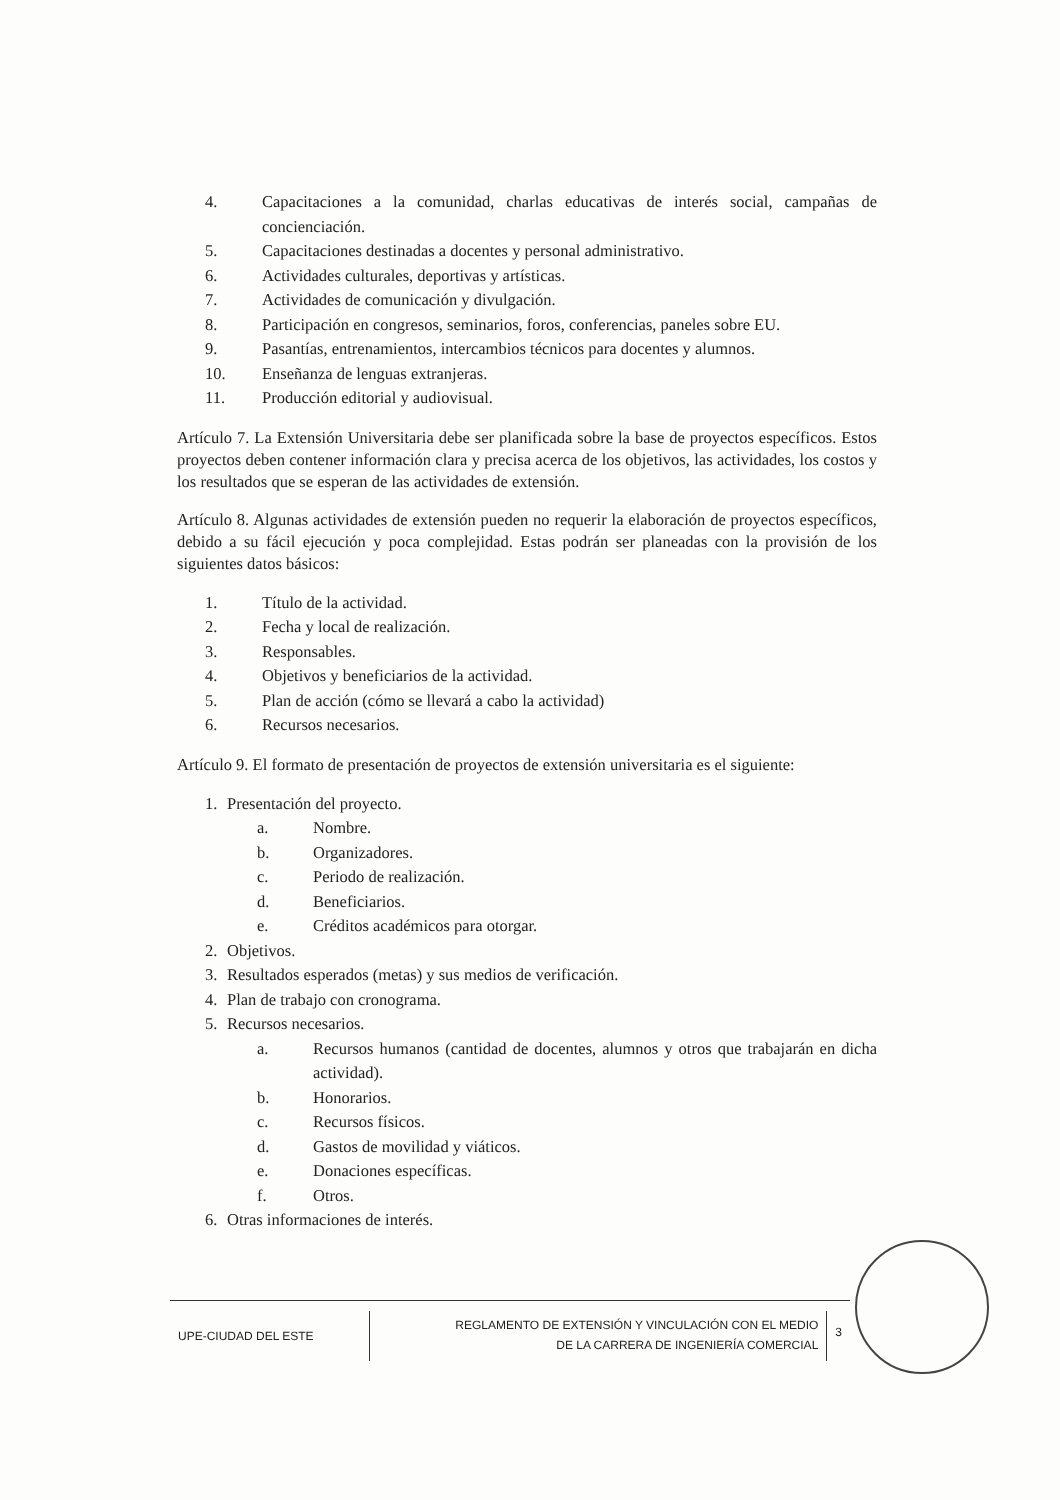4. Capacitaciones a la comunidad, charlas educativas de interés social, campañas de concienciación.
5. Capacitaciones destinadas a docentes y personal administrativo.
6. Actividades culturales, deportivas y artísticas.
7. Actividades de comunicación y divulgación.
8. Participación en congresos, seminarios, foros, conferencias, paneles sobre EU.
9. Pasantías, entrenamientos, intercambios técnicos para docentes y alumnos.
10. Enseñanza de lenguas extranjeras.
11. Producción editorial y audiovisual.
Artículo 7. La Extensión Universitaria debe ser planificada sobre la base de proyectos específicos. Estos proyectos deben contener información clara y precisa acerca de los objetivos, las actividades, los costos y los resultados que se esperan de las actividades de extensión.
Artículo 8. Algunas actividades de extensión pueden no requerir la elaboración de proyectos específicos, debido a su fácil ejecución y poca complejidad. Estas podrán ser planeadas con la provisión de los siguientes datos básicos:
1. Título de la actividad.
2. Fecha y local de realización.
3. Responsables.
4. Objetivos y beneficiarios de la actividad.
5. Plan de acción (cómo se llevará a cabo la actividad)
6. Recursos necesarios.
Artículo 9. El formato de presentación de proyectos de extensión universitaria es el siguiente:
1. Presentación del proyecto.
a. Nombre.
b. Organizadores.
c. Periodo de realización.
d. Beneficiarios.
e. Créditos académicos para otorgar.
2. Objetivos.
3. Resultados esperados (metas) y sus medios de verificación.
4. Plan de trabajo con cronograma.
5. Recursos necesarios.
a. Recursos humanos (cantidad de docentes, alumnos y otros que trabajarán en dicha actividad).
b. Honorarios.
c. Recursos físicos.
d. Gastos de movilidad y viáticos.
e. Donaciones específicas.
f. Otros.
6. Otras informaciones de interés.
UPE-CIUDAD DEL ESTE
REGLAMENTO DE EXTENSIÓN Y VINCULACIÓN CON EL MEDIO
DE LA CARRERA DE INGENIERÍA COMERCIAL
3